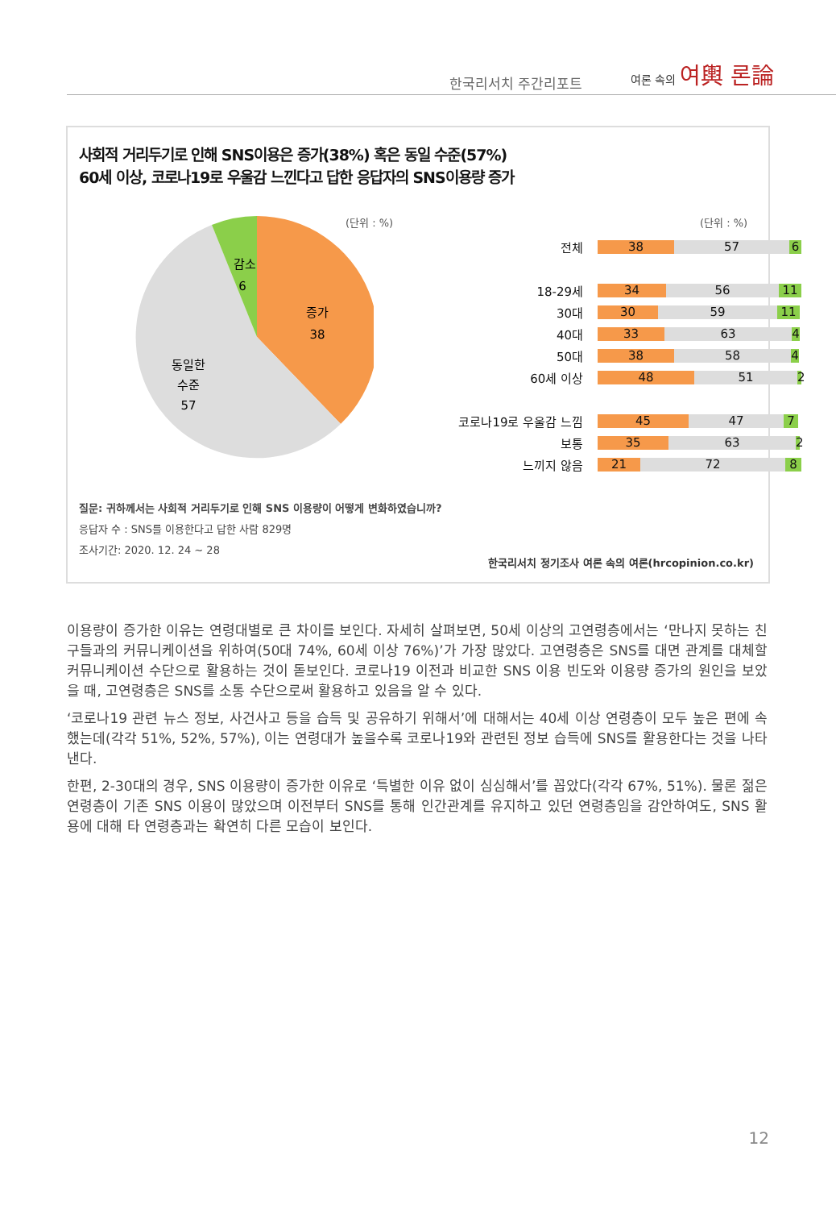한국리서치 주간리포트
여론 속의 여輿 론論
사회적 거리두기로 인해 SNS이용은 증가(38%) 혹은 동일 수준(57%)
60세 이상, 코로나19로 우울감 느낀다고 답한 응답자의 SNS이용량 증가
(단위 : %) (단위 : %)
감소
6
증가
38
동일한
수준
57
전체 38 57 6
18-29세 34 56 11
30대 30 59 11
40대 33 63 4
50대 38 58 4
60세 이상 48 51 2
코로나19로 우울감 느낌 45 47 7
보통 35 63 2
느끼지 않음 21 72 8
질문: 귀하께서는 사회적 거리두기로 인해 SNS 이용량이 어떻게 변화하였습니까?
응답자 수 : SNS를 이용한다고 답한 사람 829명
조사기간: 2020. 12. 24 ~ 28
한국리서치 정기조사 여론 속의 여론(hrcopinion.co.kr)
이용량이 증가한 이유는 연령대별로 큰 차이를 보인다. 자세히 살펴보면, 50세 이상의 고연령층에서는 ‘만나지 못하는 친구들과의 커뮤니케이션을 위하여(50대 74%, 60세 이상 76%)’가 가장 많았다. 고연령층은 SNS를 대면 관계를 대체할 커뮤니케이션 수단으로 활용하는 것이 돋보인다. 코로나19 이전과 비교한 SNS 이용 빈도와 이용량 증가의 원인을 보았을 때, 고연령층은 SNS를 소통 수단으로써 활용하고 있음을 알 수 있다.
‘코로나19 관련 뉴스 정보, 사건사고 등을 습득 및 공유하기 위해서’에 대해서는 40세 이상 연령층이 모두 높은 편에 속했는데(각각 51%, 52%, 57%), 이는 연령대가 높을수록 코로나19와 관련된 정보 습득에 SNS를 활용한다는 것을 나타낸다.
한편, 2-30대의 경우, SNS 이용량이 증가한 이유로 ‘특별한 이유 없이 심심해서’를 꼽았다(각각 67%, 51%). 물론 젊은 연령층이 기존 SNS 이용이 많았으며 이전부터 SNS를 통해 인간관계를 유지하고 있던 연령층임을 감안하여도, SNS 활용에 대해 타 연령층과는 확연히 다른 모습이 보인다.
12